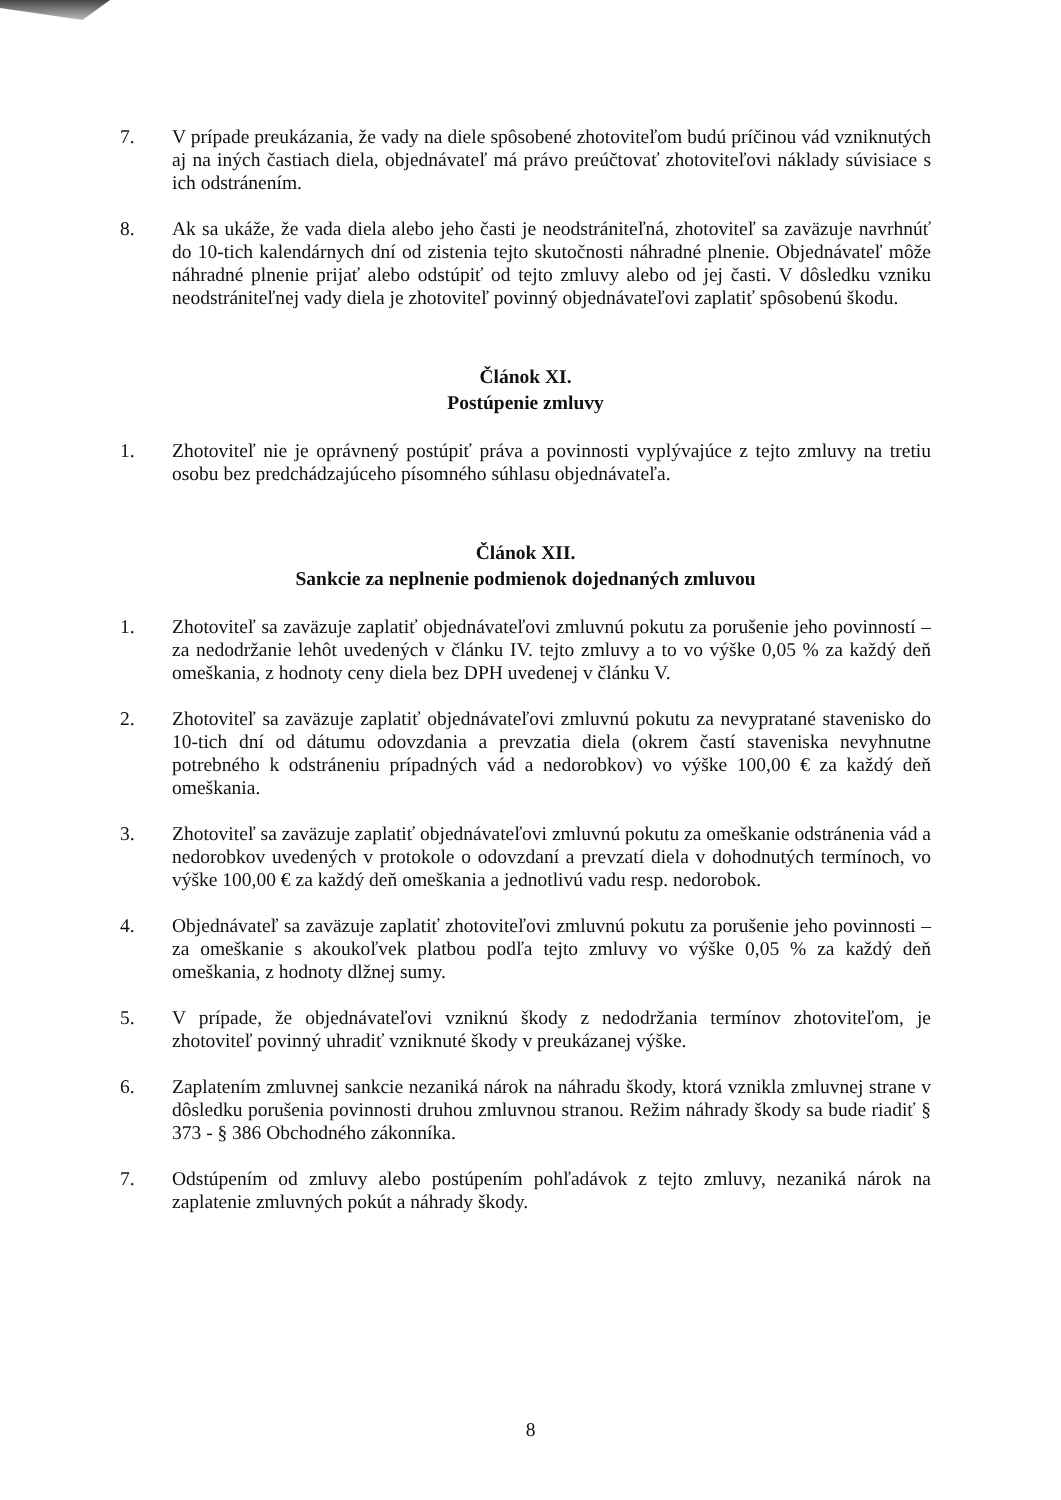7. V prípade preukázania, že vady na diele spôsobené zhotoviteľom budú príčinou vád vzniknutých aj na iných častiach diela, objednávateľ má právo preúčtovať zhotoviteľovi náklady súvisiace s ich odstránením.
8. Ak sa ukáže, že vada diela alebo jeho časti je neodstrániteľná, zhotoviteľ sa zaväzuje navrhnúť do 10-tich kalendárnych dní od zistenia tejto skutočnosti náhradné plnenie. Objednávateľ môže náhradné plnenie prijať alebo odstúpiť od tejto zmluvy alebo od jej časti. V dôsledku vzniku neodstrániteľnej vady diela je zhotoviteľ povinný objednávateľovi zaplatiť spôsobenú škodu.
Článok XI.
Postúpenie zmluvy
1. Zhotoviteľ nie je oprávnený postúpiť práva a povinnosti vyplývajúce z tejto zmluvy na tretiu osobu bez predchádzajúceho písomného súhlasu objednávateľa.
Článok XII.
Sankcie za neplnenie podmienok dojednaných zmluvou
1. Zhotoviteľ sa zaväzuje zaplatiť objednávateľovi zmluvnú pokutu za porušenie jeho povinností – za nedodržanie lehôt uvedených v článku IV. tejto zmluvy a to vo výške 0,05 % za každý deň omeškania, z hodnoty ceny diela bez DPH uvedenej v článku V.
2. Zhotoviteľ sa zaväzuje zaplatiť objednávateľovi zmluvnú pokutu za nevypratané stavenisko do 10-tich dní od dátumu odovzdania a prevzatia diela (okrem častí staveniska nevyhnutne potrebného k odstráneniu prípadných vád a nedorobkov) vo výške 100,00 € za každý deň omeškania.
3. Zhotoviteľ sa zaväzuje zaplatiť objednávateľovi zmluvnú pokutu za omeškanie odstránenia vád a nedorobkov uvedených v protokole o odovzdaní a prevzatí diela v dohodnutých termínoch, vo výške 100,00 € za každý deň omeškania a jednotlivú vadu resp. nedorobok.
4. Objednávateľ sa zaväzuje zaplatiť zhotoviteľovi zmluvnú pokutu za porušenie jeho povinnosti – za omeškanie s akoukoľvek platbou podľa tejto zmluvy vo výške 0,05 % za každý deň omeškania, z hodnoty dlžnej sumy.
5. V prípade, že objednávateľovi vzniknú škody z nedodržania termínov zhotoviteľom, je zhotoviteľ povinný uhradiť vzniknuté škody v preukázanej výške.
6. Zaplatením zmluvnej sankcie nezaniká nárok na náhradu škody, ktorá vznikla zmluvnej strane v dôsledku porušenia povinnosti druhou zmluvnou stranou. Režim náhrady škody sa bude riadiť § 373 - § 386 Obchodného zákonníka.
7. Odstúpením od zmluvy alebo postúpením pohľadávok z tejto zmluvy, nezaniká nárok na zaplatenie zmluvných pokút a náhrady škody.
8